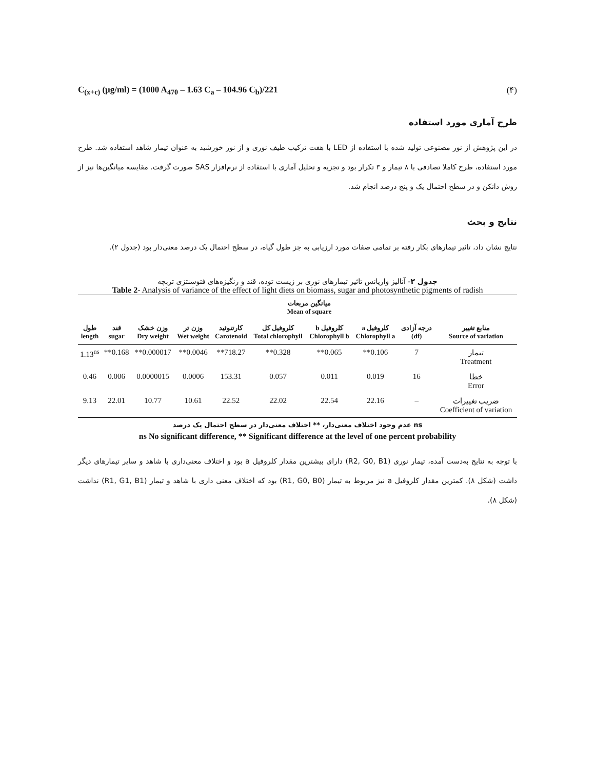C<sub>(x+c)</sub> (μg/ml) = (1000 A<sub>470</sub> – 1.63 C<sub>a</sub> – 104.96 C<sub>b</sub>)/221 (۴)
طرح آماری مورد استفاده
در این پژوهش از نور مصنوعی تولید شده با استفاده از LED با هفت ترکیب طیف نوری و از نور خورشید به عنوان تیمار شاهد استفاده شد. طرح مورد استفاده، طرح کاملا تصادفی با ۸ تیمار و ۳ تکرار بود و تجزیه و تحلیل آماری با استفاده از نرم‌افزار SAS صورت گرفت. مقایسه میانگین‌ها نیز از روش دانکن و در سطح احتمال یک و پنج درصد انجام شد.
نتایج و بحث
نتایج نشان داد، تاثیر تیمارهای بکار رفته بر تمامی صفات مورد ارزیابی به جز طول گیاه، در سطح احتمال یک درصد معنی‌دار بود (جدول ۲).
جدول ۲- آنالیز واریانس تاثیر تیمارهای نوری بر زیست توده، قند و رنگیزه‌های فتوسنتزی تربچه
Table 2- Analysis of variance of the effect of light diets on biomass, sugar and photosynthetic pigments of radish
| میانگین مربعات Mean of square | | | | | | | | | |
| --- | --- | --- | --- | --- | --- | --- | --- | --- | --- |
| منابع تغییر Source of variation | درجه آزادی (df) | کلروفیل a Chlorophyll a | کلروفیل b Chlorophyll b | کلروفیل کل Total chlorophyll | کارتنوئید Carotenoid | وزن تر Wet weight | وزن خشک Dry weight | قند sugar | طول length |
| تیمار Treatment | 7 | 0.106** | 0.065** | 0.328** | 718.27** | 0.0046** | 0.000017** | 0.168** | 1.13<sup>ns</sup> |
| خطا Error | 16 | 0.019 | 0.011 | 0.057 | 153.31 | 0.0006 | 0.0000015 | 0.006 | 0.46 |
| ضریب تغییرات Coefficient of variation | – | 22.16 | 22.54 | 22.02 | 22.52 | 10.61 | 10.77 | 22.01 | 9.13 |
ns عدم وجود اختلاف معنی‌دار، ** اختلاف معنی‌دار در سطح احتمال یک درصد
ns No significant difference, ** Significant difference at the level of one percent probability
با توجه به نتایج به‌دست آمده، تیمار نوری (R2, G0, B1) دارای بیشترین مقدار کلروفیل a بود و اختلاف معنی‌داری با شاهد و سایر تیمارهای دیگر داشت (شکل ۸). کمترین مقدار کلروفیل a نیز مربوط به تیمار (R1, G0, B0) بود که اختلاف معنی داری با شاهد و تیمار (R1, G1, B1) نداشت (شکل ۸).